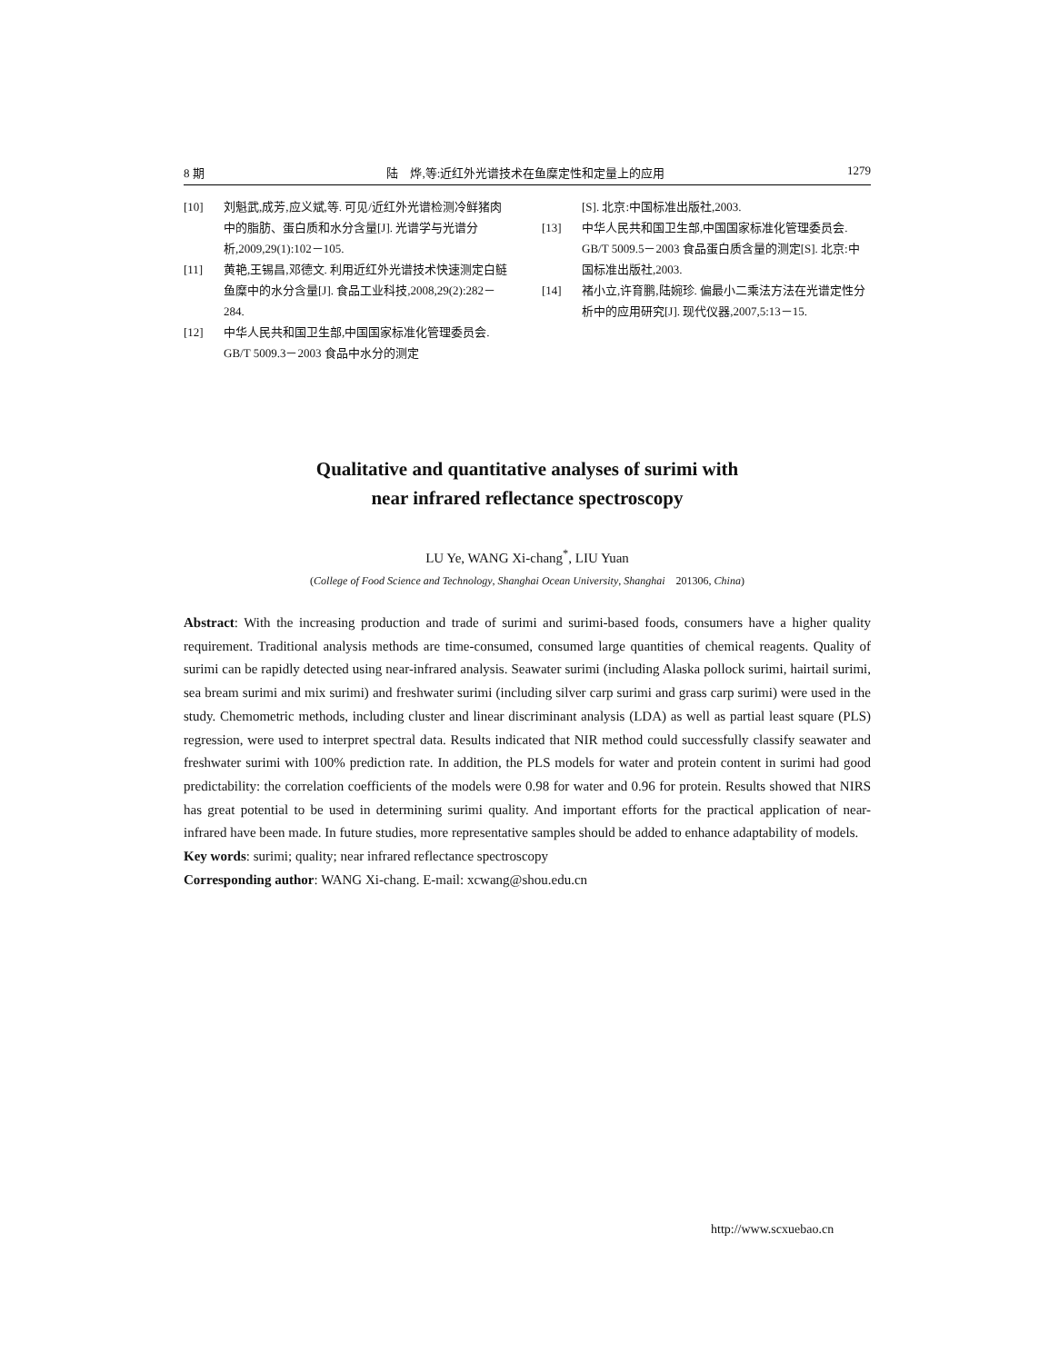8 期 陆　烨,等:近红外光谱技术在鱼糜定性和定量上的应用 1279
[10] 刘魁武,成芳,应义斌,等. 可见/近红外光谱检测冷鲜猪肉中的脂肪、蛋白质和水分含量[J]. 光谱学与光谱分析,2009,29(1):102－105.
[11] 黄艳,王锡昌,邓德文. 利用近红外光谱技术快速测定白鲢鱼糜中的水分含量[J]. 食品工业科技,2008,29(2):282－284.
[12] 中华人民共和国卫生部,中国国家标准化管理委员会. GB/T 5009.3－2003 食品中水分的测定
[S]. 北京:中国标准出版社,2003.
[13] 中华人民共和国卫生部,中国国家标准化管理委员会. GB/T 5009.5－2003 食品蛋白质含量的测定[S]. 北京:中国标准出版社,2003.
[14] 褚小立,许育鹏,陆婉珍. 偏最小二乘法方法在光谱定性分析中的应用研究[J]. 现代仪器,2007,5:13－15.
Qualitative and quantitative analyses of surimi with
near infrared reflectance spectroscopy
LU Ye, WANG Xi-chang<sup>*</sup>, LIU Yuan
(College of Food Science and Technology, Shanghai Ocean University, Shanghai　201306, China)
Abstract: With the increasing production and trade of surimi and surimi-based foods, consumers have a higher quality requirement. Traditional analysis methods are time-consumed, consumed large quantities of chemical reagents. Quality of surimi can be rapidly detected using near-infrared analysis. Seawater surimi (including Alaska pollock surimi, hairtail surimi, sea bream surimi and mix surimi) and freshwater surimi (including silver carp surimi and grass carp surimi) were used in the study. Chemometric methods, including cluster and linear discriminant analysis (LDA) as well as partial least square (PLS) regression, were used to interpret spectral data. Results indicated that NIR method could successfully classify seawater and freshwater surimi with 100% prediction rate. In addition, the PLS models for water and protein content in surimi had good predictability: the correlation coefficients of the models were 0.98 for water and 0.96 for protein. Results showed that NIRS has great potential to be used in determining surimi quality. And important efforts for the practical application of near-infrared have been made. In future studies, more representative samples should be added to enhance adaptability of models.
Key words: surimi; quality; near infrared reflectance spectroscopy
Corresponding author: WANG Xi-chang. E-mail: xcwang@shou.edu.cn
http://www.scxuebao.cn